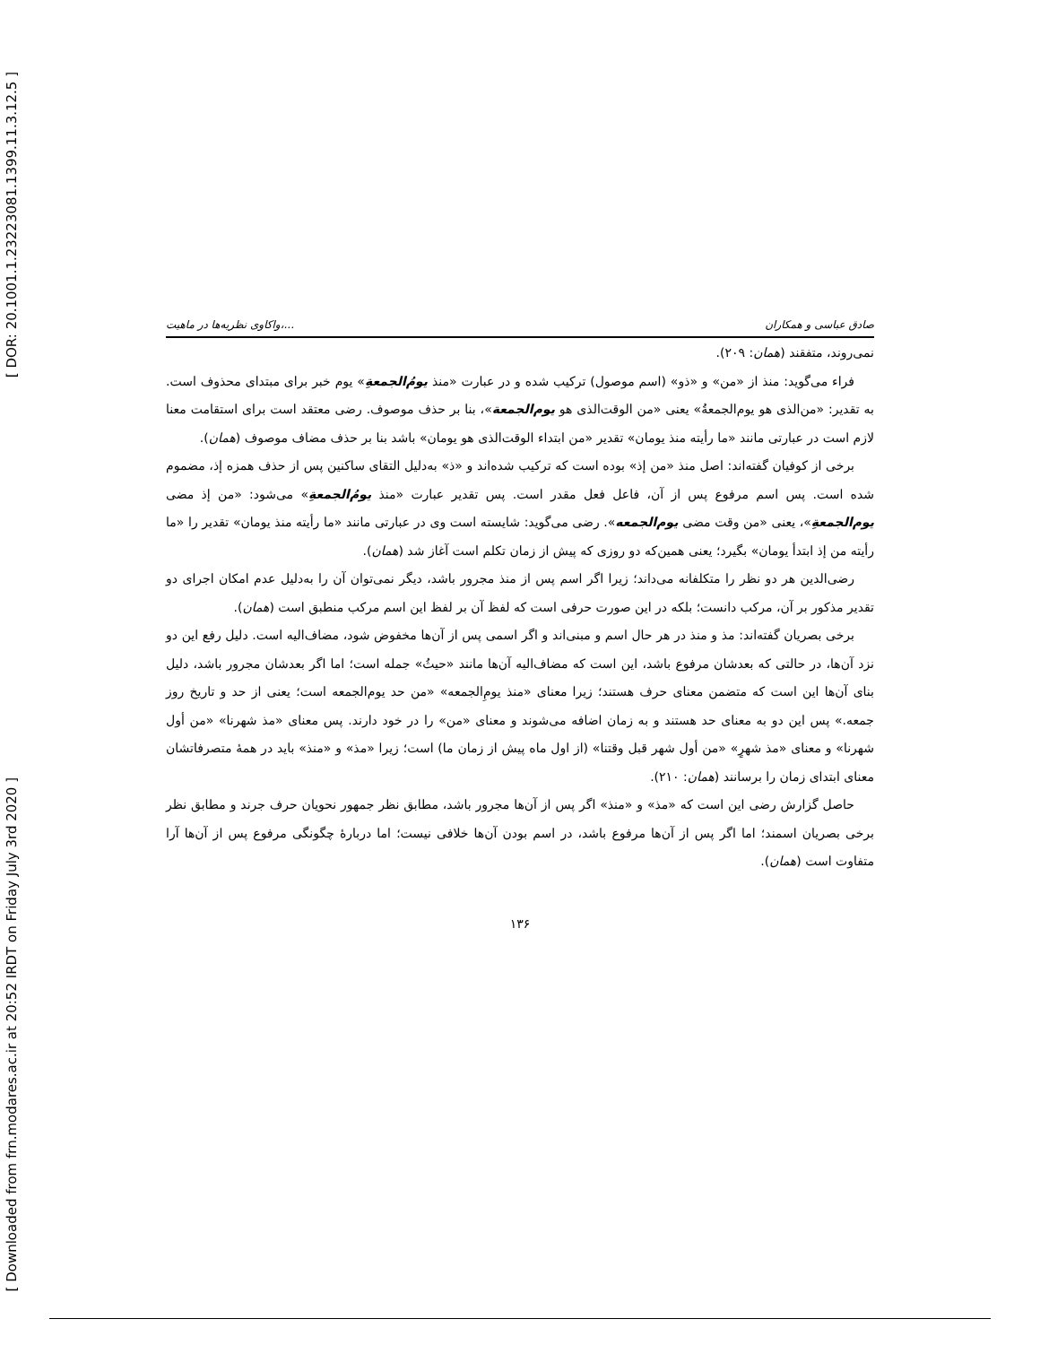[ DOR: 20.1001.1.23223081.1399.11.3.12.5 ]
[ Downloaded from frn.modares.ac.ir at 20:52 IRDT on Friday July 3rd 2020 ]
واکاوی نظریه‌ها در ماهیت،... صادق عباسی و همکاران
نمی‌روند، متفقند (همان: ۲۰۹).
فراء می‌گوید: منذ از «من» و «ذو» (اسم موصول) ترکیب شده و در عبارت «منذ یومُ‌الجمعةِ» یوم خبر برای مبتدای محذوف است. به تقدیر: «من‌الذی هو یوم‌الجمعةُ» یعنی «من الوقت‌الذی هو یوم‌الجمعة»، بنا بر حذف موصوف. رضی معتقد است برای استقامت معنا لازم است در عبارتی مانند «ما رأیته منذ یومان» تقدیر «من ابتداء الوقت‌الذی هو یومان» باشد بنا بر حذف مضاف موصوف (همان).
برخی از کوفیان گفته‌اند: اصل منذ «من إذ» بوده است که ترکیب شده‌اند و «ذ» به‌دلیل التقای ساکنین پس از حذف همزه إذ، مضموم شده است. پس اسم مرفوع پس از آن، فاعل فعل مقدر است. پس تقدیر عبارت «منذ یومُ‌الجمعةِ» می‌شود: «من إذ مضی یوم‌الجمعةِ»، یعنی «من وقت مضی یوم‌الجمعه». رضی می‌گوید: شایسته است وی در عبارتی مانند «ما رأیته منذ یومان» تقدیر را «ما رأیته من إذ ابتدأ یومان» بگیرد؛ یعنی همین‌که دو روزی که پیش از زمان تکلم است آغاز شد (همان).
رضی‌الدین هر دو نظر را متکلفانه می‌داند؛ زیرا اگر اسم پس از منذ مجرور باشد، دیگر نمی‌توان آن را به‌دلیل عدم امکان اجرای دو تقدیر مذکور بر آن، مرکب دانست؛ بلکه در این صورت حرفی است که لفظ آن بر لفظ این اسم مرکب منطبق است (همان).
برخی بصریان گفته‌اند: مذ و منذ در هر حال اسم و مبنی‌اند و اگر اسمی پس از آن‌ها مخفوض شود، مضاف‌الیه است. دلیل رفع این دو نزد آن‌ها، در حالتی که بعدشان مرفوع باشد، این است که مضاف‌الیه آن‌ها مانند «حیثُ» جمله است؛ اما اگر بعدشان مجرور باشد، دلیل بنای آن‌ها این است که متضمن معنای حرف هستند؛ زیرا معنای «منذ یومِ‌الجمعه» «من حد یوم‌الجمعه است؛ یعنی از حد و تاریخ روز جمعه.» پس این دو به معنای حد هستند و به زمان اضافه می‌شوند و معنای «من» را در خود دارند. پس معنای «مذ شهرنا» «من أول شهرنا» و معنای «مذ شهرٍ» «من أول شهر قبل وقتنا» (از اول ماه پیش از زمان ما) است؛ زیرا «مذ» و «منذ» باید در همهٔ متصرفاتشان معنای ابتدای زمان را برسانند (همان: ۲۱۰).
حاصل گزارش رضی این است که «مذ» و «منذ» اگر پس از آن‌ها مجرور باشد، مطابق نظر جمهور نحویان حرف جرند و مطابق نظر برخی بصریان اسمند؛ اما اگر پس از آن‌ها مرفوع باشد، در اسم بودن آن‌ها خلافی نیست؛ اما دربارهٔ چگونگی مرفوع پس از آن‌ها آرا متفاوت است (همان).
۱۳۶